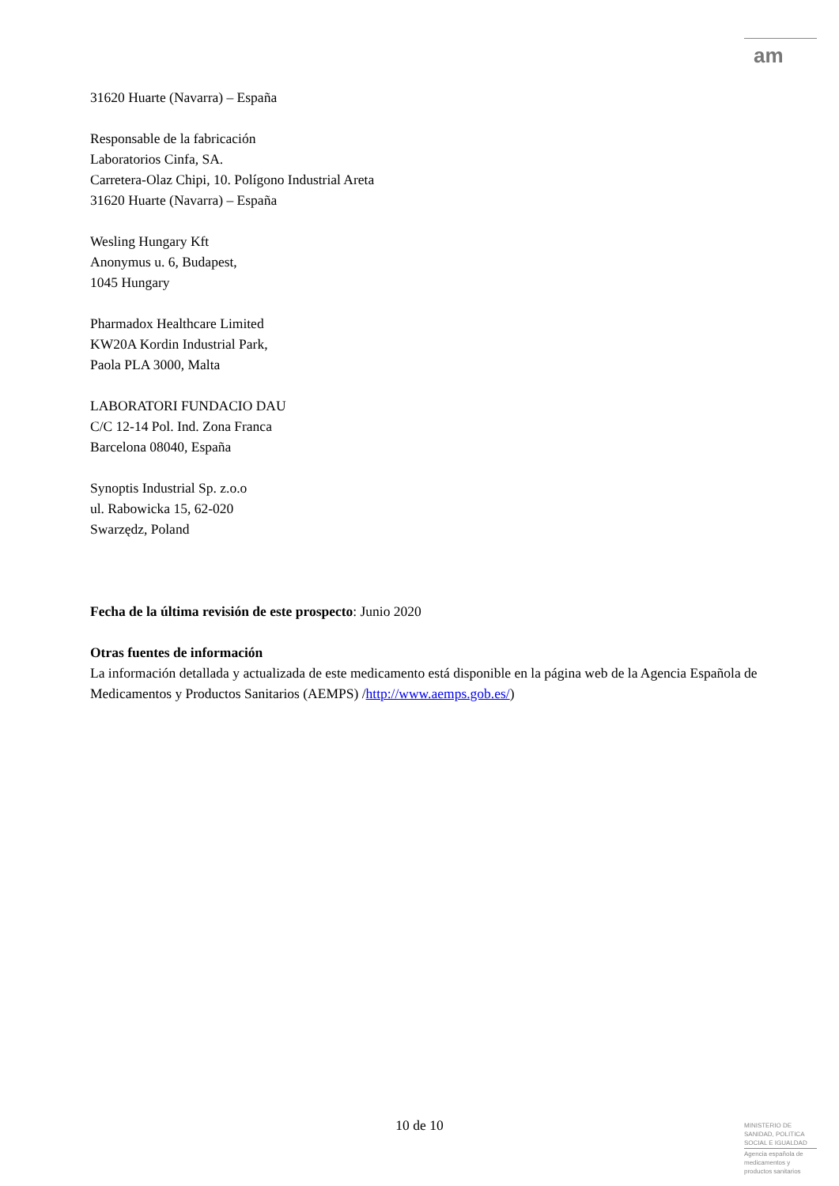am
31620 Huarte (Navarra) – España
Responsable de la fabricación
Laboratorios Cinfa, SA.
Carretera-Olaz Chipi, 10. Polígono Industrial Areta
31620 Huarte (Navarra) – España
Wesling Hungary Kft
Anonymus u. 6, Budapest,
1045 Hungary
Pharmadox Healthcare Limited
KW20A Kordin Industrial Park,
Paola PLA 3000, Malta
LABORATORI FUNDACIO DAU
C/C 12-14 Pol. Ind. Zona Franca
Barcelona 08040, España
Synoptis Industrial Sp. z.o.o
ul. Rabowicka 15, 62-020
Swarzędz, Poland
Fecha de la última revisión de este prospecto: Junio 2020
Otras fuentes de información
La información detallada y actualizada de este medicamento está disponible en la página web de la Agencia Española de Medicamentos y Productos Sanitarios (AEMPS) /http://www.aemps.gob.es/)
10 de 10
MINISTERIO DE
SANIDAD, POLITICA
SOCIAL E IGUALDAD
Agencia española de
medicamentos y
productos sanitarios